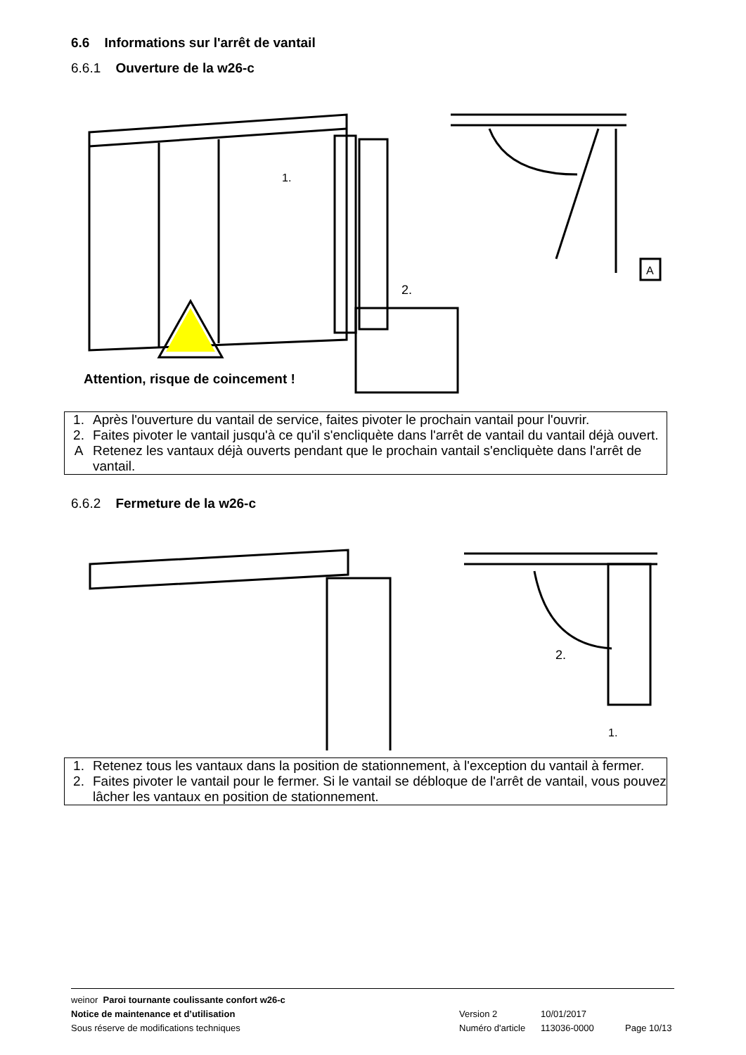6.6 Informations sur l'arrêt de vantail
6.6.1 Ouverture de la w26-c
1.
2.
A
Attention, risque de coincement !
| 1. | Après l'ouverture du vantail de service, faites pivoter le prochain vantail pour l'ouvrir. |
| 2. | Faites pivoter le vantail jusqu'à ce qu'il s'encliquète dans l'arrêt de vantail du vantail déjà ouvert. |
| A | Retenez les vantaux déjà ouverts pendant que le prochain vantail s'encliquète dans l'arrêt de vantail. |
6.6.2 Fermeture de la w26-c
2.
1.
| 1. | Retenez tous les vantaux dans la position de stationnement, à l'exception du vantail à fermer. |
| 2. | Faites pivoter le vantail pour le fermer. Si le vantail se débloque de l'arrêt de vantail, vous pouvez lâcher les vantaux en position de stationnement. |
weinor Paroi tournante coulissante confort w26-c
Notice de maintenance et d’utilisation Version 2 10/01/2017
Sous réserve de modifications techniques Numéro d'article 113036-0000 Page 10/13